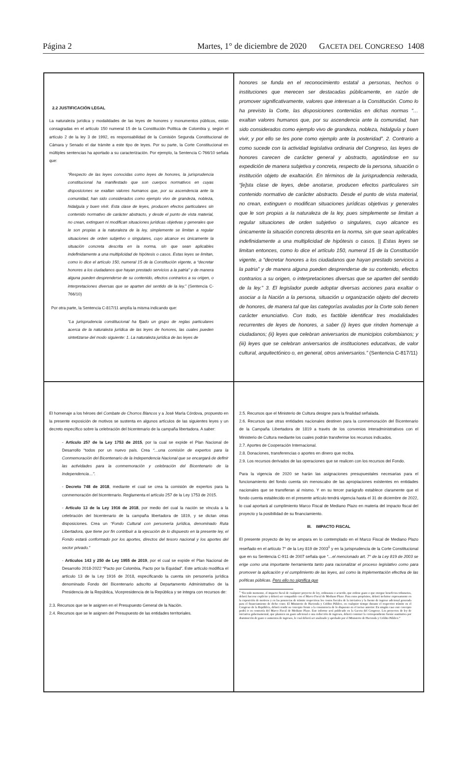Página 2 Martes, 1° de diciembre de 2020 GACETA DEL CONGRESO 1408
2.2 JUSTIFICACIÓN LEGAL
La naturaleza jurídica y modalidades de las leyes de honores y monumentos públicos, están consagradas en el artículo 150 numeral 15 de la Constitución Política de Colombia y, según el artículo 2 de la ley 3 de 1992, es responsabilidad de la Comisión Segunda Constitucional de Cámara y Senado el dar trámite a este tipo de leyes. Por su parte, la Corte Constitucional en múltiples sentencias ha aportado a su caracterización. Por ejemplo, la Sentencia C-766/10 señala que:
“Respecto de las leyes conocidas como leyes de honores, la jurisprudencia constitucional ha manifestado que son cuerpos normativos en cuyas disposiciones se exaltan valores humanos que, por su ascendencia ante la comunidad, han sido considerados como ejemplo vivo de grandeza, nobleza, hidalguía y buen vivir. Esta clase de leyes, producen efectos particulares sin contenido normativo de carácter abstracto, y desde el punto de vista material, no crean, extinguen ni modifican situaciones jurídicas objetivas y generales que le son propias a la naturaleza de la ley, simplemente se limitan a regular situaciones de orden subjetivo o singulares, cuyo alcance es únicamente la situación concreta descrita en la norma, sin que sean aplicables indefinidamente a una multiplicidad de hipótesis o casos. Estas leyes se limitan, como lo dice el artículo 150, numeral 15 de la Constitución vigente, a “decretar honores a los ciudadanos que hayan prestado servicios a la patria” y de manera alguna pueden desprenderse de su contenido, efectos contrarios a su origen, o interpretaciones diversas que se aparten del sentido de la ley.” (Sentencia C-766/10)
Por otra parte, la Sentencia C-817/11 amplía la misma indicando que:
“La jurisprudencia constitucional ha fijado un grupo de reglas particulares acerca de la naturaleza jurídica de las leyes de honores, las cuales pueden sintetizarse del modo siguiente: 1. La naturaleza jurídica de las leyes de
honores se funda en el reconocimiento estatal a personas, hechos o instituciones que merecen ser destacadas públicamente, en razón de promover significativamente, valores que interesan a la Constitución. Como lo ha previsto la Corte, las disposiciones contenidas en dichas normas “… exaltan valores humanos que, por su ascendencia ante la comunidad, han sido considerados como ejemplo vivo de grandeza, nobleza, hidalguía y buen vivir, y por ello se les pone como ejemplo ante la posteridad”. 2. Contrario a como sucede con la actividad legislativa ordinaria del Congreso, las leyes de honores carecen de carácter general y abstracto, agotándose en su expedición de manera subjetiva y concreta, respecto de la persona, situación o institución objeto de exaltación. En términos de la jurisprudencia reiterada, “[e]sta clase de leyes, debe anotarse, producen efectos particulares sin contenido normativo de carácter abstracto. Desde el punto de vista material, no crean, extinguen o modifican situaciones jurídicas objetivas y generales que le son propias a la naturaleza de la ley, pues simplemente se limitan a regular situaciones de orden subjetivo o singulares, cuyo alcance es únicamente la situación concreta descrita en la norma, sin que sean aplicables indefinidamente a una multiplicidad de hipótesis o casos. || Estas leyes se limitan entonces, como lo dice el artículo 150, numeral 15 de la Constitución vigente, a “decretar honores a los ciudadanos que hayan prestado servicios a la patria” y de manera alguna pueden desprenderse de su contenido, efectos contrarios a su origen, o interpretaciones diversas que se aparten del sentido de la ley.” 3. El legislador puede adoptar diversas acciones para exaltar o asociar a la Nación a la persona, situación u organización objeto del decreto de honores, de manera tal que las categorías avaladas por la Corte solo tienen carácter enunciativo. Con todo, es factible identificar tres modalidades recurrentes de leyes de honores, a saber (i) leyes que rinden homenaje a ciudadanos; (ii) leyes que celebran aniversarios de municipios colombianos; y (iii) leyes que se celebran aniversarios de instituciones educativas, de valor cultural, arquitectónico o, en general, otros aniversarios.” (Sentencia C-817/11)
El homenaje a los héroes del Combate de Chorros Blancos y a José María Córdova, propuesto en la presente exposición de motivos se sustenta en algunos artículos de las siguientes leyes y un decreto específico sobre la celebración del bicentenario de la campaña libertadora. A saber:
- Artículo 257 de la Ley 1753 de 2015, por la cual se expide el Plan Nacional de Desarrollo “todos por un nuevo país. Crea “…una comisión de expertos para la Conmemoración del Bicentenario de la Independencia Nacional que se encargará de definir las actividades para la conmemoración y celebración del Bicentenario de la Independencia…”.
- Decreto 748 de 2018, mediante el cual se crea la comisión de expertos para la conmemoración del bicentenario. Reglamenta el artículo 257 de la Ley 1753 de 2015.
- Artículo 13 de la Ley 1916 de 2018, por medio del cual la nación se vincula a la celebración del bicentenario de la campaña libertadora de 1819, y se dictan otras disposiciones. Crea un “Fondo Cultural con personería jurídica, denominado Ruta Libertadora, que tiene por fin contribuir a la ejecución de lo dispuesto en la presente ley, el Fondo estará conformado por los aportes, directos del tesoro nacional y los aportes del sector privado.”
- Artículos 143 y 250 de Ley 1955 de 2019, por el cual se expide el Plan Nacional de Desarrollo 2018-2022 “Pacto por Colombia, Pacto por la Equidad”. Este artículo modifica el artículo 13 de la Ley 1916 de 2018, especificando la cuenta sin personería jurídica denominado Fondo del Bicentenario adscrito al Departamento Administrativo de la Presidencia de la República, Vicepresidencia de la República y se integra con recursos de:
2.3. Recursos que se le asignen en el Presupuesto General de la Nación.
2.4. Recursos que se le asignen del Presupuesto de las entidades territoriales.
2.5. Recursos que el Ministerio de Cultura designe para la finalidad señalada.
2.6. Recursos que otras entidades nacionales destinen para la conmemoración del Bicentenario de la Campaña Libertadora de 1819 a través de los convenios interadministrativos con el Ministerio de Cultura mediante los cuales podrán transferirse los recursos indicados.
2.7. Aportes de Cooperación Internacional.
2.8. Donaciones, transferencias o aportes en dinero que reciba.
2.9. Los recursos derivados de las operaciones que se realicen con los recursos del Fondo.
Para la vigencia de 2020 se harán las asignaciones presupuestales necesarias para el funcionamiento del fondo cuenta sin menoscabo de las apropiaciones existentes en entidades nacionales que se transfieran al mismo. Y en su tercer parágrafo establece claramente que el fondo cuenta establecido en el presente artículo tendrá vigencia hasta el 31 de diciembre de 2022, lo cual aportará al cumplimiento Marco Fiscal de Mediano Plazo en materia del impacto fiscal del proyecto y la posibilidad de su financiamiento.
III. IMPACTO FISCAL
El presente proyecto de ley se ampara en lo contemplado en el Marco Fiscal de Mediano Plazo reseñado en el artículo 7° de la Ley 819 de 2003<sup>1</sup> y en la jurisprudencia de la Corte Constitucional que en su Sentencia C-911 de 2007 señala que “…el mencionado art. 7° de la Ley 819 de 2003 se erige como una importante herramienta tanto para racionalizar el proceso legislativo como para promover la aplicación y el cumplimiento de las leyes, así como la implementación efectiva de las políticas públicas. Pero ello no significa que
<sup>1</sup> “En todo momento, el impacto fiscal de cualquier proyecto de ley, ordenanza o acuerdo, que ordene gasto o que otorgue beneficios tributarios, deberá hacerse explícito y deberá ser compatible con el Marco Fiscal de Mediano Plazo. Para estos propósitos, deberá incluirse expresamente en la exposición de motivos y en las ponencias de trámite respectivas los costos fiscales de la iniciativa y la fuente de ingreso adicional generada para el financiamiento de dicho costo. El Ministerio de Hacienda y Crédito Público, en cualquier tiempo durante el respectivo trámite en el Congreso de la República, deberá rendir su concepto frente a la consistencia de lo dispuesto en el inciso anterior. En ningún caso este concepto podrá ir en contravía del Marco Fiscal de Mediano Plazo. Este informe será publicado en la Gaceta del Congreso. Los proyectos de ley de iniciativa gubernamental, que planteen un gasto adicional o una reducción de ingresos, deberá contener la correspondiente fuente sustitutiva por disminución de gasto o aumentos de ingresos, lo cual deberá ser analizado y aprobado por el Ministerio de Hacienda y Crédito Público.”